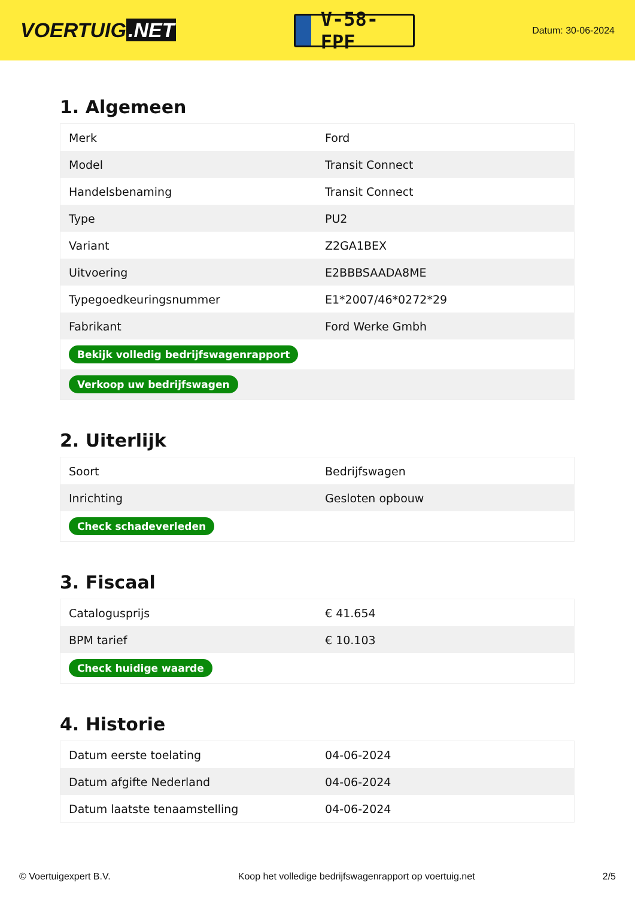VOERTUIG.NET
V-58-FPF
Datum: 30-06-2024
1. Algemeen
| Merk | Ford |
| Model | Transit Connect |
| Handelsbenaming | Transit Connect |
| Type | PU2 |
| Variant | Z2GA1BEX |
| Uitvoering | E2BBBSAADA8ME |
| Typegoedkeuringsnummer | E1*2007/46*0272*29 |
| Fabrikant | Ford Werke Gmbh |
| Bekijk volledig bedrijfswagenrapport | |
| Verkoop uw bedrijfswagen | |
2. Uiterlijk
| Soort | Bedrijfswagen |
| Inrichting | Gesloten opbouw |
| Check schadeverleden | |
3. Fiscaal
| Catalogusprijs | € 41.654 |
| BPM tarief | € 10.103 |
| Check huidige waarde | |
4. Historie
| Datum eerste toelating | 04-06-2024 |
| Datum afgifte Nederland | 04-06-2024 |
| Datum laatste tenaamstelling | 04-06-2024 |
© Voertuigexpert B.V. Koop het volledige bedrijfswagenrapport op voertuig.net 2/5